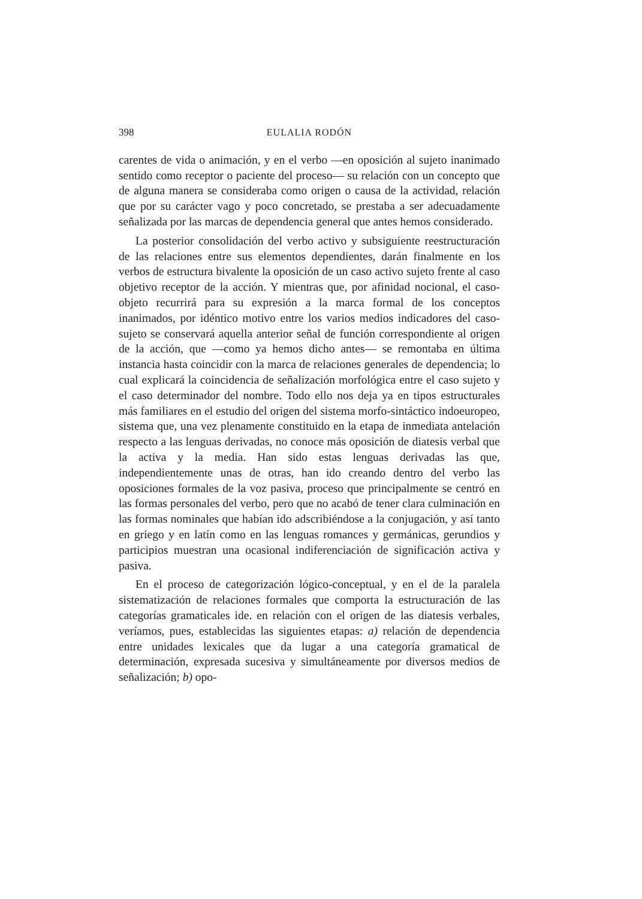398 EULALIA RODÓN
carentes de vida o animación, y en el verbo —en oposición al sujeto inanimado sentido como receptor o paciente del proceso— su relación con un concepto que de alguna manera se consideraba como origen o causa de la actividad, relación que por su carácter vago y poco concretado, se prestaba a ser adecuadamente señalizada por las marcas de dependencia general que antes hemos considerado.
La posterior consolidación del verbo activo y subsiguiente reestructuración de las relaciones entre sus elementos dependientes, darán finalmente en los verbos de estructura bivalente la oposición de un caso activo sujeto frente al caso objetivo receptor de la acción. Y mientras que, por afinidad nocional, el caso-objeto recurrirá para su expresión a la marca formal de los conceptos inanimados, por idéntico motivo entre los varios medios indicadores del caso-sujeto se conservará aquella anterior señal de función correspondiente al origen de la acción, que —como ya hemos dicho antes— se remontaba en última instancia hasta coincidir con la marca de relaciones generales de dependencia; lo cual explicará la coincidencia de señalización morfológica entre el caso sujeto y el caso determinador del nombre. Todo ello nos deja ya en tipos estructurales más familiares en el estudio del origen del sistema morfo-sintáctico indoeuropeo, sistema que, una vez plenamente constituido en la etapa de inmediata antelación respecto a las lenguas derivadas, no conoce más oposición de diatesis verbal que la activa y la media. Han sido estas lenguas derivadas las que, independientemente unas de otras, han ido creando dentro del verbo las oposiciones formales de la voz pasiva, proceso que principalmente se centró en las formas personales del verbo, pero que no acabó de tener clara culminación en las formas nominales que habían ido adscribiéndose a la conjugación, y así tanto en griego y en latín como en las lenguas romances y germánicas, gerundios y participios muestran una ocasional indiferenciación de significación activa y pasiva.
En el proceso de categorización lógico-conceptual, y en el de la paralela sistematización de relaciones formales que comporta la estructuración de las categorías gramaticales ide. en relación con el origen de las diatesis verbales, veríamos, pues, establecidas las siguientes etapas: a) relación de dependencia entre unidades lexicales que da lugar a una categoría gramatical de determinación, expresada sucesiva y simultáneamente por diversos medios de señalización; b) opo-